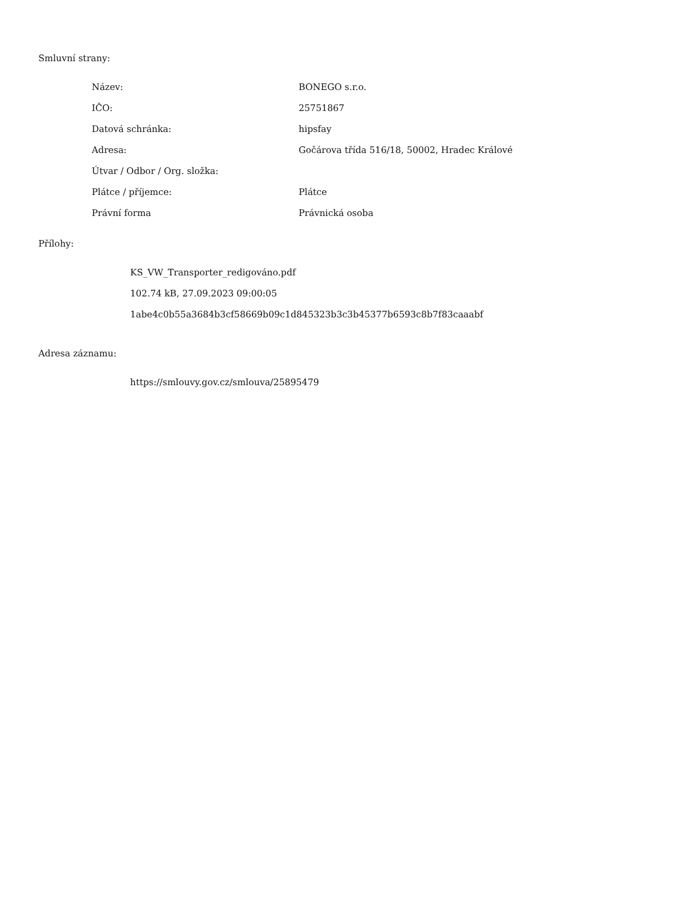Smluvní strany:
| Název: | BONEGO s.r.o. |
| IČO: | 25751867 |
| Datová schránka: | hipsfay |
| Adresa: | Gočárova třída 516/18, 50002, Hradec Králové |
| Útvar / Odbor / Org. složka: | |
| Plátce / příjemce: | Plátce |
| Právní forma | Právnická osoba |
Přílohy:
KS_VW_Transporter_redigováno.pdf
102.74 kB, 27.09.2023 09:00:05
1abe4c0b55a3684b3cf58669b09c1d845323b3c3b45377b6593c8b7f83caaabf
Adresa záznamu:
https://smlouvy.gov.cz/smlouva/25895479